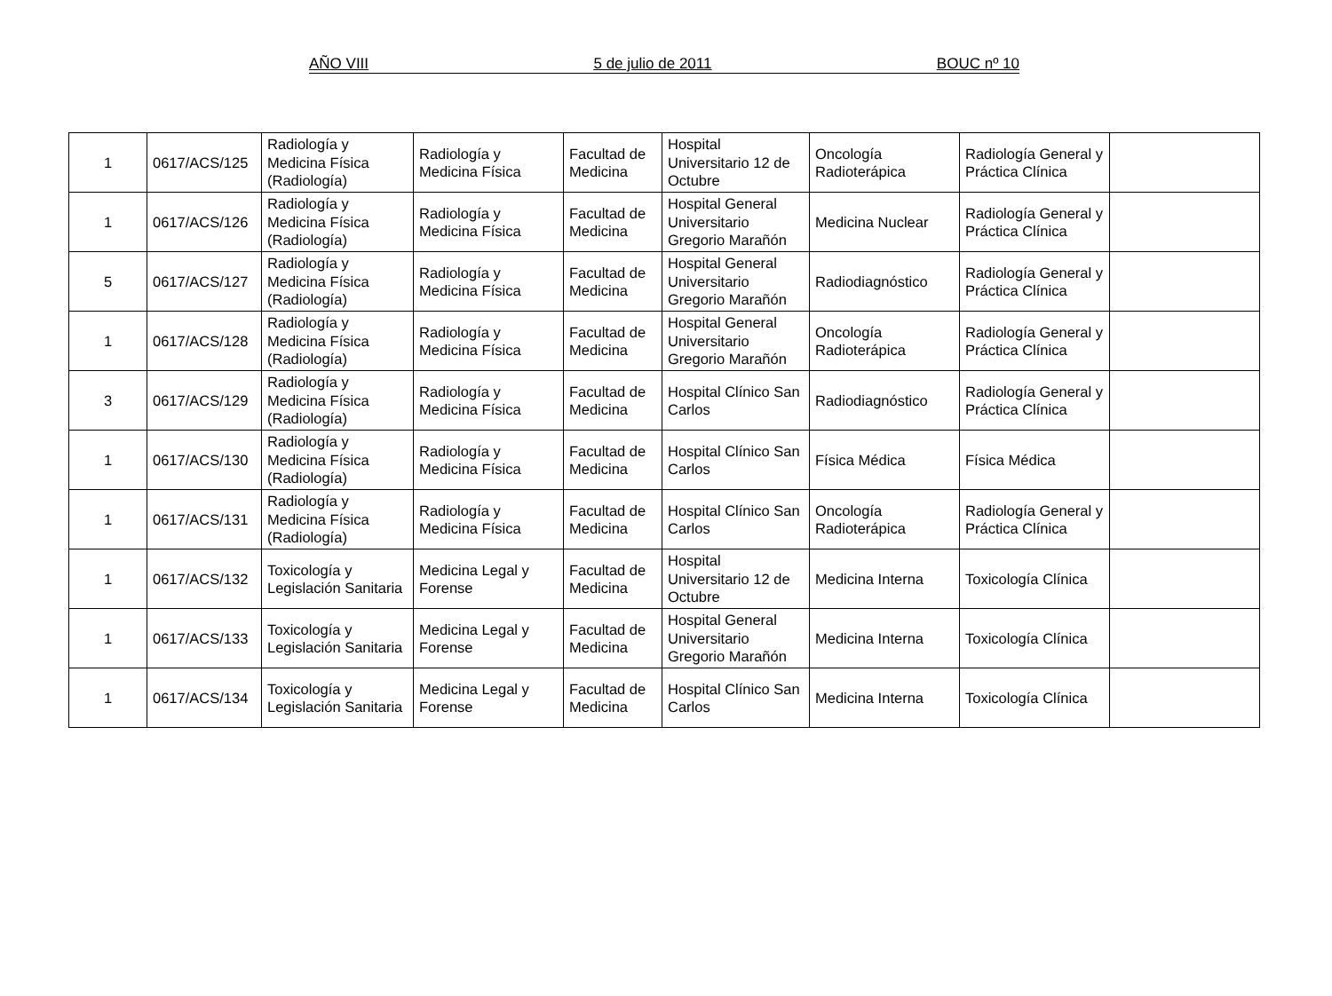AÑO VIII 5 de julio de 2011 BOUC nº 10
| 1 | 0617/ACS/125 | Radiología y Medicina Física (Radiología) | Radiología y Medicina Física | Facultad de Medicina | Hospital Universitario 12 de Octubre | Oncología Radioterápica | Radiología General y Práctica Clínica | |
| 1 | 0617/ACS/126 | Radiología y Medicina Física (Radiología) | Radiología y Medicina Física | Facultad de Medicina | Hospital General Universitario Gregorio Marañón | Medicina Nuclear | Radiología General y Práctica Clínica | |
| 5 | 0617/ACS/127 | Radiología y Medicina Física (Radiología) | Radiología y Medicina Física | Facultad de Medicina | Hospital General Universitario Gregorio Marañón | Radiodiagnóstico | Radiología General y Práctica Clínica | |
| 1 | 0617/ACS/128 | Radiología y Medicina Física (Radiología) | Radiología y Medicina Física | Facultad de Medicina | Hospital General Universitario Gregorio Marañón | Oncología Radioterápica | Radiología General y Práctica Clínica | |
| 3 | 0617/ACS/129 | Radiología y Medicina Física (Radiología) | Radiología y Medicina Física | Facultad de Medicina | Hospital Clínico San Carlos | Radiodiagnóstico | Radiología General y Práctica Clínica | |
| 1 | 0617/ACS/130 | Radiología y Medicina Física (Radiología) | Radiología y Medicina Física | Facultad de Medicina | Hospital Clínico San Carlos | Física Médica | Física Médica | |
| 1 | 0617/ACS/131 | Radiología y Medicina Física (Radiología) | Radiología y Medicina Física | Facultad de Medicina | Hospital Clínico San Carlos | Oncología Radioterápica | Radiología General y Práctica Clínica | |
| 1 | 0617/ACS/132 | Toxicología y Legislación Sanitaria | Medicina Legal y Forense | Facultad de Medicina | Hospital Universitario 12 de Octubre | Medicina Interna | Toxicología Clínica | |
| 1 | 0617/ACS/133 | Toxicología y Legislación Sanitaria | Medicina Legal y Forense | Facultad de Medicina | Hospital General Universitario Gregorio Marañón | Medicina Interna | Toxicología Clínica | |
| 1 | 0617/ACS/134 | Toxicología y Legislación Sanitaria | Medicina Legal y Forense | Facultad de Medicina | Hospital Clínico San Carlos | Medicina Interna | Toxicología Clínica | |